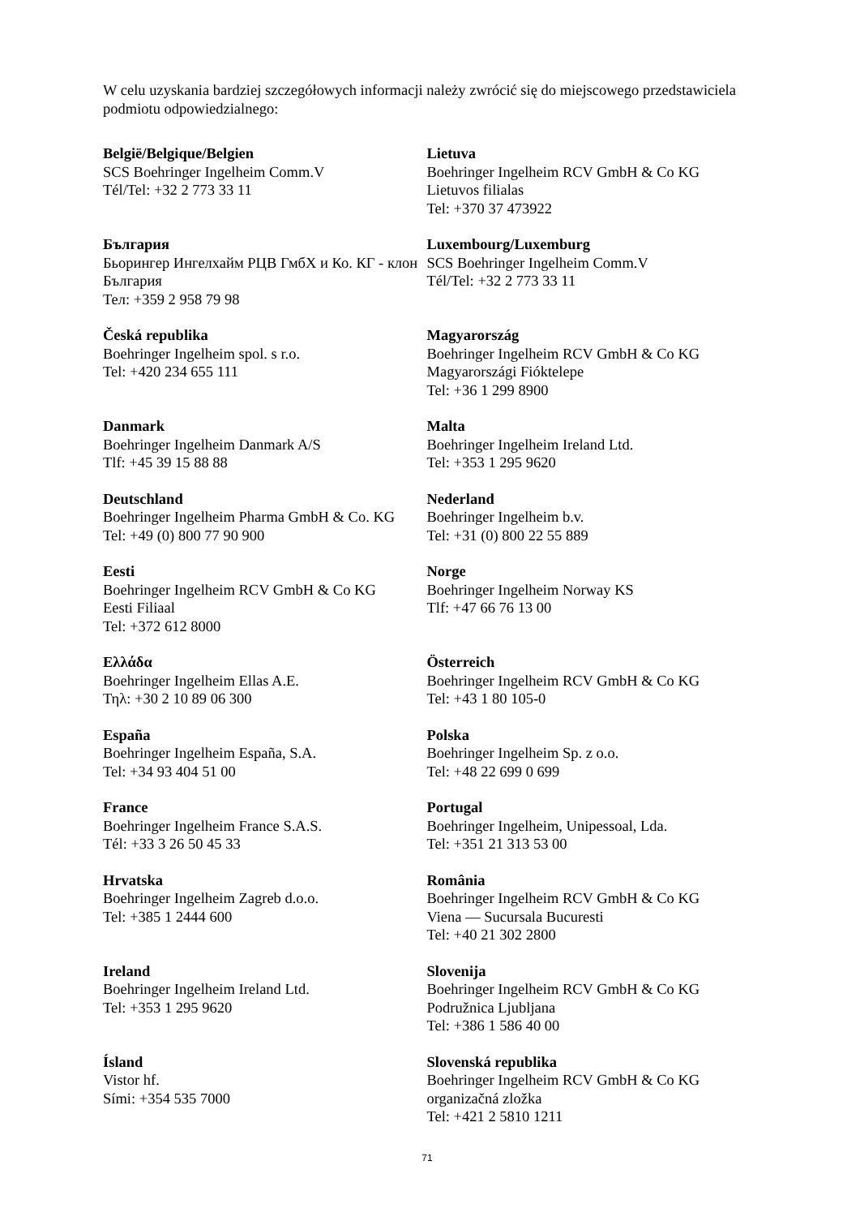W celu uzyskania bardziej szczegółowych informacji należy zwrócić się do miejscowego przedstawiciela podmiotu odpowiedzialnego:
| België/Belgique/Belgien SCS Boehringer Ingelheim Comm.V Tél/Tel: +32 2 773 33 11 | Lietuva Boehringer Ingelheim RCV GmbH & Co KG Lietuvos filialas Tel: +370 37 473922 |
| България Бьорингер Ингелхайм РЦВ ГмбХ и Ко. КГ - клон България Тел: +359 2 958 79 98 | Luxembourg/Luxemburg SCS Boehringer Ingelheim Comm.V Tél/Tel: +32 2 773 33 11 |
| Česká republika Boehringer Ingelheim spol. s r.o. Tel: +420 234 655 111 | Magyarország Boehringer Ingelheim RCV GmbH & Co KG Magyarországi Fióktelepe Tel: +36 1 299 8900 |
| Danmark Boehringer Ingelheim Danmark A/S Tlf: +45 39 15 88 88 | Malta Boehringer Ingelheim Ireland Ltd. Tel: +353 1 295 9620 |
| Deutschland Boehringer Ingelheim Pharma GmbH & Co. KG Tel: +49 (0) 800 77 90 900 | Nederland Boehringer Ingelheim b.v. Tel: +31 (0) 800 22 55 889 |
| Eesti Boehringer Ingelheim RCV GmbH & Co KG Eesti Filiaal Tel: +372 612 8000 | Norge Boehringer Ingelheim Norway KS Tlf: +47 66 76 13 00 |
| Ελλάδα Boehringer Ingelheim Ellas A.E. Τηλ: +30 2 10 89 06 300 | Österreich Boehringer Ingelheim RCV GmbH & Co KG Tel: +43 1 80 105-0 |
| España Boehringer Ingelheim España, S.A. Tel: +34 93 404 51 00 | Polska Boehringer Ingelheim Sp. z o.o. Tel: +48 22 699 0 699 |
| France Boehringer Ingelheim France S.A.S. Tél: +33 3 26 50 45 33 | Portugal Boehringer Ingelheim, Unipessoal, Lda. Tel: +351 21 313 53 00 |
| Hrvatska Boehringer Ingelheim Zagreb d.o.o. Tel: +385 1 2444 600 | România Boehringer Ingelheim RCV GmbH & Co KG Viena — Sucursala Bucuresti Tel: +40 21 302 2800 |
| Ireland Boehringer Ingelheim Ireland Ltd. Tel: +353 1 295 9620 | Slovenija Boehringer Ingelheim RCV GmbH & Co KG Podružnica Ljubljana Tel: +386 1 586 40 00 |
| Ísland Vistor hf. Sími: +354 535 7000 | Slovenská republika Boehringer Ingelheim RCV GmbH & Co KG organizačná zložka Tel: +421 2 5810 1211 |
71